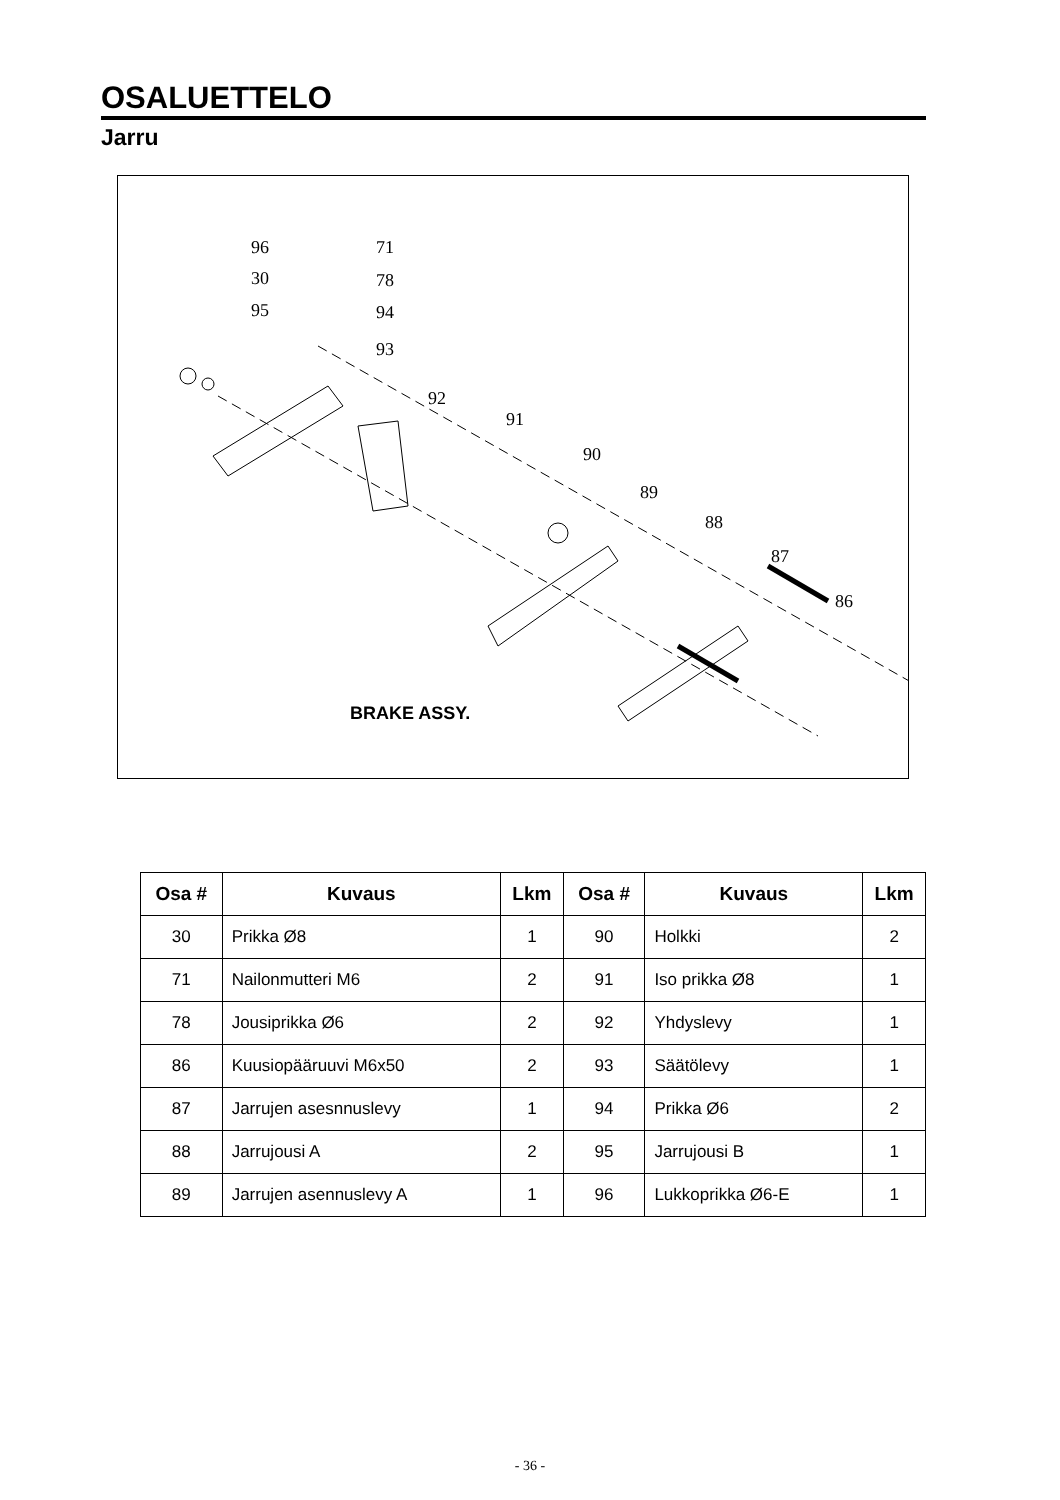OSALUETTELO
Jarru
96
30
95
71
78
94
93
92
91
90
89
88
87
86
BRAKE ASSY.
| Osa # | Kuvaus | Lkm | Osa # | Kuvaus | Lkm |
| --- | --- | --- | --- | --- | --- |
| 30 | Prikka Ø8 | 1 | 90 | Holkki | 2 |
| 71 | Nailonmutteri M6 | 2 | 91 | Iso prikka Ø8 | 1 |
| 78 | Jousiprikka Ø6 | 2 | 92 | Yhdyslevy | 1 |
| 86 | Kuusiopääruuvi M6x50 | 2 | 93 | Säätölevy | 1 |
| 87 | Jarrujen asesnnuslevy | 1 | 94 | Prikka Ø6 | 2 |
| 88 | Jarrujousi A | 2 | 95 | Jarrujousi B | 1 |
| 89 | Jarrujen asennuslevy A | 1 | 96 | Lukkoprikka Ø6-E | 1 |
- 36 -